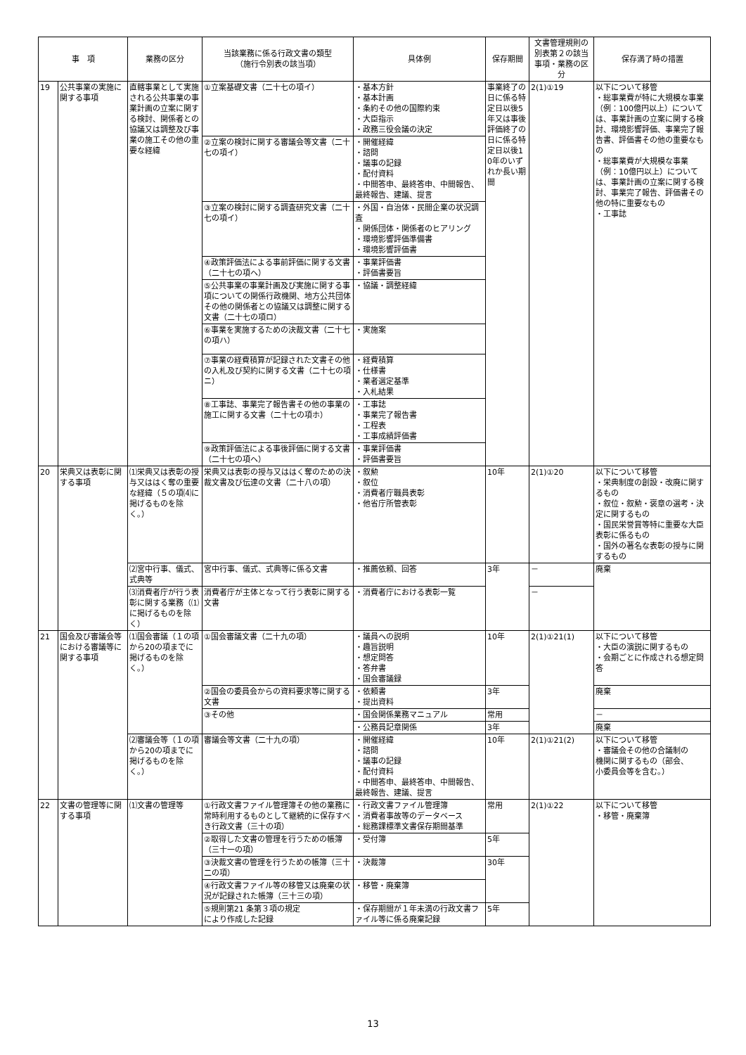| 事 項 | | 業務の区分 | 当該業務に係る行政文書の類型 （施行令別表の該当項） | 具体例 | 保存期間 | 文書管理規則の別表第２の該当事項・業務の区分 | 保存満了時の措置 |
| --- | --- | --- | --- | --- | --- | --- | --- |
| 19 | 公共事業の実施に関する事項 | 直轄事業として実施される公共事業の事業計画の立案に関する検討、関係者との協議又は調整及び事業の施工その他の重要な経緯 | ①立案基礎文書（二十七の項イ） | ・基本方針 ・基本計画 ・条約その他の国際約束 ・大臣指示 ・政務三役会議の決定 | 事業終了の日に係る特定日以後5年又は事後評価終了の日に係る特定日以後10年のいずれか長い期間 | 2(1)①19 | 以下について移管 ・総事業費が特に大規模な事業（例：100億円以上）については、事業計画の立案に関する検討、環境影響評価、事業完了報告書、評価書その他の重要なもの ・総事業費が大規模な事業（例：10億円以上）については、事業計画の立案に関する検討、事業完了報告、評価書その他の特に重要なもの ・工事誌 |
| | | | ②立案の検討に関する審議会等文書（二十七の項イ） | ・開催経緯 ・諮問 ・議事の記録 ・配付資料 ・中間答申、最終答申、中間報告、最終報告、建議、提言 | | | |
| | | | ③立案の検討に関する調査研究文書（二十七の項イ） | ・外国・自治体・民間企業の状況調査 ・関係団体・関係者のヒアリング ・環境影響評価準備書 ・環境影響評価書 | | | |
| | | | ④政策評価法による事前評価に関する文書（二十七の項ヘ） | ・事業評価書 ・評価書要旨 | | | |
| | | | ⑤公共事業の事業計画及び実施に関する事項についての関係行政機関、地方公共団体その他の関係者との協議又は調整に関する文書（二十七の項ロ） | ・協議・調整経緯 | | | |
| | | | ⑥事業を実施するための決裁文書（二十七の項ハ） | ・実施案 | | | |
| | | | ⑦事業の経費積算が記録された文書その他の入札及び契約に関する文書（二十七の項ニ） | ・経費積算 ・仕様書 ・業者選定基準 ・入札結果 | | | |
| | | | ⑧工事誌、事業完了報告書その他の事業の施工に関する文書（二十七の項ホ） | ・工事誌 ・事業完了報告書 ・工程表 ・工事成績評価書 | | | |
| | | | ⑨政策評価法による事後評価に関する文書（二十七の項ヘ） | ・事業評価書 ・評価書要旨 | | | |
| 20 | 栄典又は表彰に関する事項 | ⑴栄典又は表彰の授与又ははく奪の重要な経緯（５の項⑷に掲げるものを除く。） | 栄典又は表彰の授与又ははく奪のための決裁文書及び伝達の文書（二十八の項） | ・叙勲 ・叙位 ・消費者庁職員表彰 ・他省庁所管表彰 | 10年 | 2(1)①20 | 以下について移管 ・栄典制度の創設・改廃に関するもの ・叙位・叙勲・褒章の選考・決定に関するもの ・国民栄誉賞等特に重要な大臣表彰に係るもの ・国外の著名な表彰の授与に関するもの |
| | | ⑵宮中行事、儀式、式典等 | 宮中行事、儀式、式典等に係る文書 | ・推薦依頼、回答 | 3年 | － | 廃棄 |
| | | ⑶消費者庁が行う表彰に関する業務（⑴に掲げるものを除く） | 消費者庁が主体となって行う表彰に関する文書 | ・消費者庁における表彰一覧 | | － | |
| 21 | 国会及び審議会等における審議等に関する事項 | ⑴国会審議（１の項から20の項までに掲げるものを除く。） | ①国会審議文書（二十九の項） | ・議員への説明 ・趣旨説明 ・想定問答 ・答弁書 ・国会審議録 | 10年 | 2(1)①21(1) | 以下について移管 ・大臣の演説に関するもの ・会期ごとに作成される想定問答 |
| | | | ②国会の委員会からの資料要求等に関する文書 | ・依頼書 ・提出資料 | 3年 | | 廃棄 |
| | | | ③その他 | ・国会関係業務マニュアル | 常用 | | － |
| | | | | ・公務員記章関係 | 3年 | | 廃棄 |
| | | ⑵審議会等（１の項から20の項までに掲げるものを除く。） | 審議会等文書（二十九の項） | ・開催経緯 ・諮問 ・議事の記録 ・配付資料 ・中間答申、最終答申、中間報告、最終報告、建議、提言 | 10年 | 2(1)①21(2) | 以下について移管 ・審議会その他の合議制の 機関に関するもの（部会、 小委員会等を含む。） |
| 22 | 文書の管理等に関する事項 | ⑴文書の管理等 | ①行政文書ファイル管理簿その他の業務に常時利用するものとして継続的に保存すべき行政文書（三十の項） | ・行政文書ファイル管理簿 ・消費者事故等のデータベース ・総務課標準文書保存期間基準 | 常用 | 2(1)①22 | 以下について移管 ・移管・廃棄簿 |
| | | | ②取得した文書の管理を行うための帳簿（三十一の項） | ・受付簿 | 5年 | | |
| | | | ③決裁文書の管理を行うための帳簿（三十二の項） | ・決裁簿 | 30年 | | |
| | | | ④行政文書ファイル等の移管又は廃棄の状況が記録された帳簿（三十三の項） | ・移管・廃棄簿 | | | |
| | | | ⑤規則第21 条第３項の規定 により作成した記録 | ・保存期間が１年未満の行政文書ファイル等に係る廃棄記録 | 5年 | | |
13